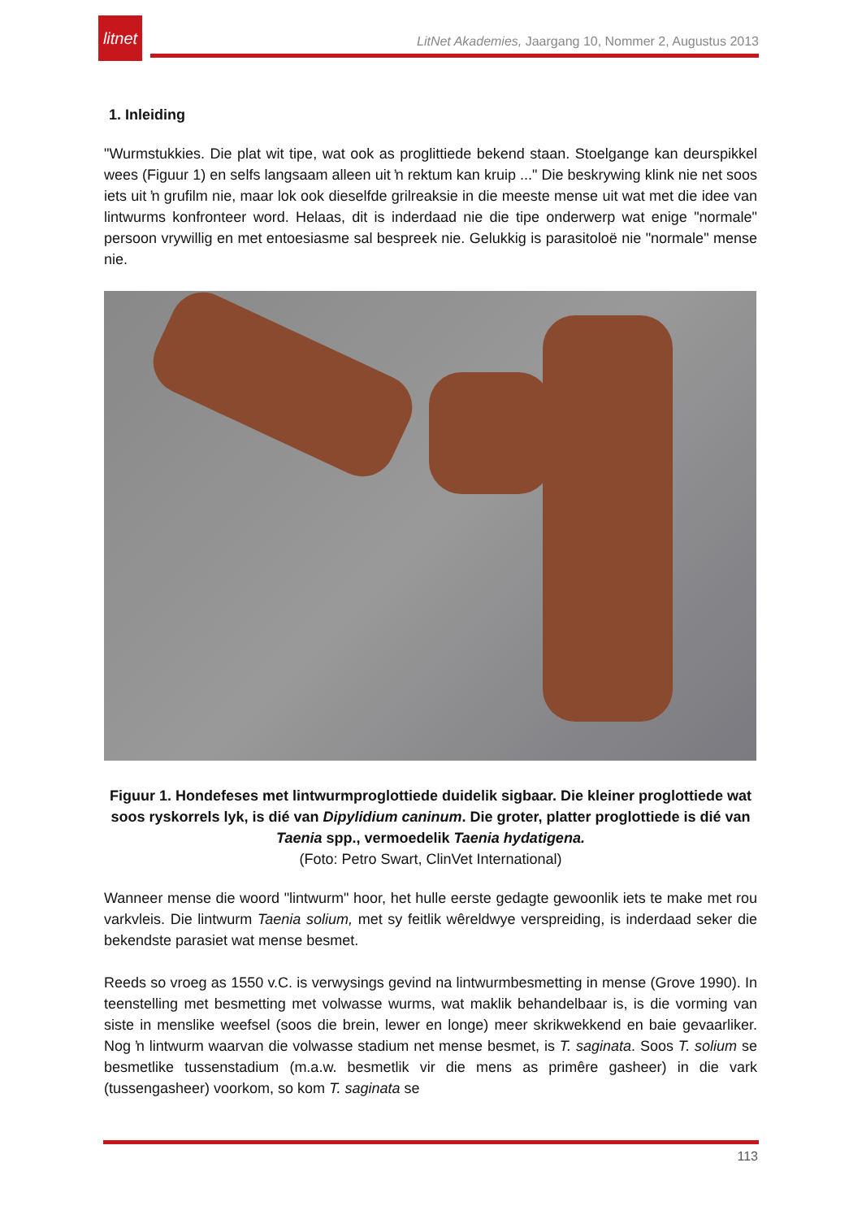litnet
LitNet Akademies, Jaargang 10, Nommer 2, Augustus 2013
1. Inleiding
"Wurmstukkies. Die plat wit tipe, wat ook as proglittiede bekend staan. Stoelgange kan deurspikkel wees (Figuur 1) en selfs langsaam alleen uit ŉ rektum kan kruip ..." Die beskrywing klink nie net soos iets uit ŉ grufilm nie, maar lok ook dieselfde grilreaksie in die meeste mense uit wat met die idee van lintwurms konfronteer word. Helaas, dit is inderdaad nie die tipe onderwerp wat enige "normale" persoon vrywillig en met entoesiasme sal bespreek nie. Gelukkig is parasitoloë nie "normale" mense nie.
Figuur 1. Hondefeses met lintwurmproglottiede duidelik sigbaar. Die kleiner proglottiede wat soos ryskorrels lyk, is dié van Dipylidium caninum. Die groter, platter proglottiede is dié van Taenia spp., vermoedelik Taenia hydatigena.
(Foto: Petro Swart, ClinVet International)
Wanneer mense die woord "lintwurm" hoor, het hulle eerste gedagte gewoonlik iets te make met rou varkvleis. Die lintwurm Taenia solium, met sy feitlik wêreldwye verspreiding, is inderdaad seker die bekendste parasiet wat mense besmet.
Reeds so vroeg as 1550 v.C. is verwysings gevind na lintwurmbesmetting in mense (Grove 1990). In teenstelling met besmetting met volwasse wurms, wat maklik behandelbaar is, is die vorming van siste in menslike weefsel (soos die brein, lewer en longe) meer skrikwekkend en baie gevaarliker. Nog ŉ lintwurm waarvan die volwasse stadium net mense besmet, is T. saginata. Soos T. solium se besmetlike tussenstadium (m.a.w. besmetlik vir die mens as primêre gasheer) in die vark (tussengasheer) voorkom, so kom T. saginata se
113